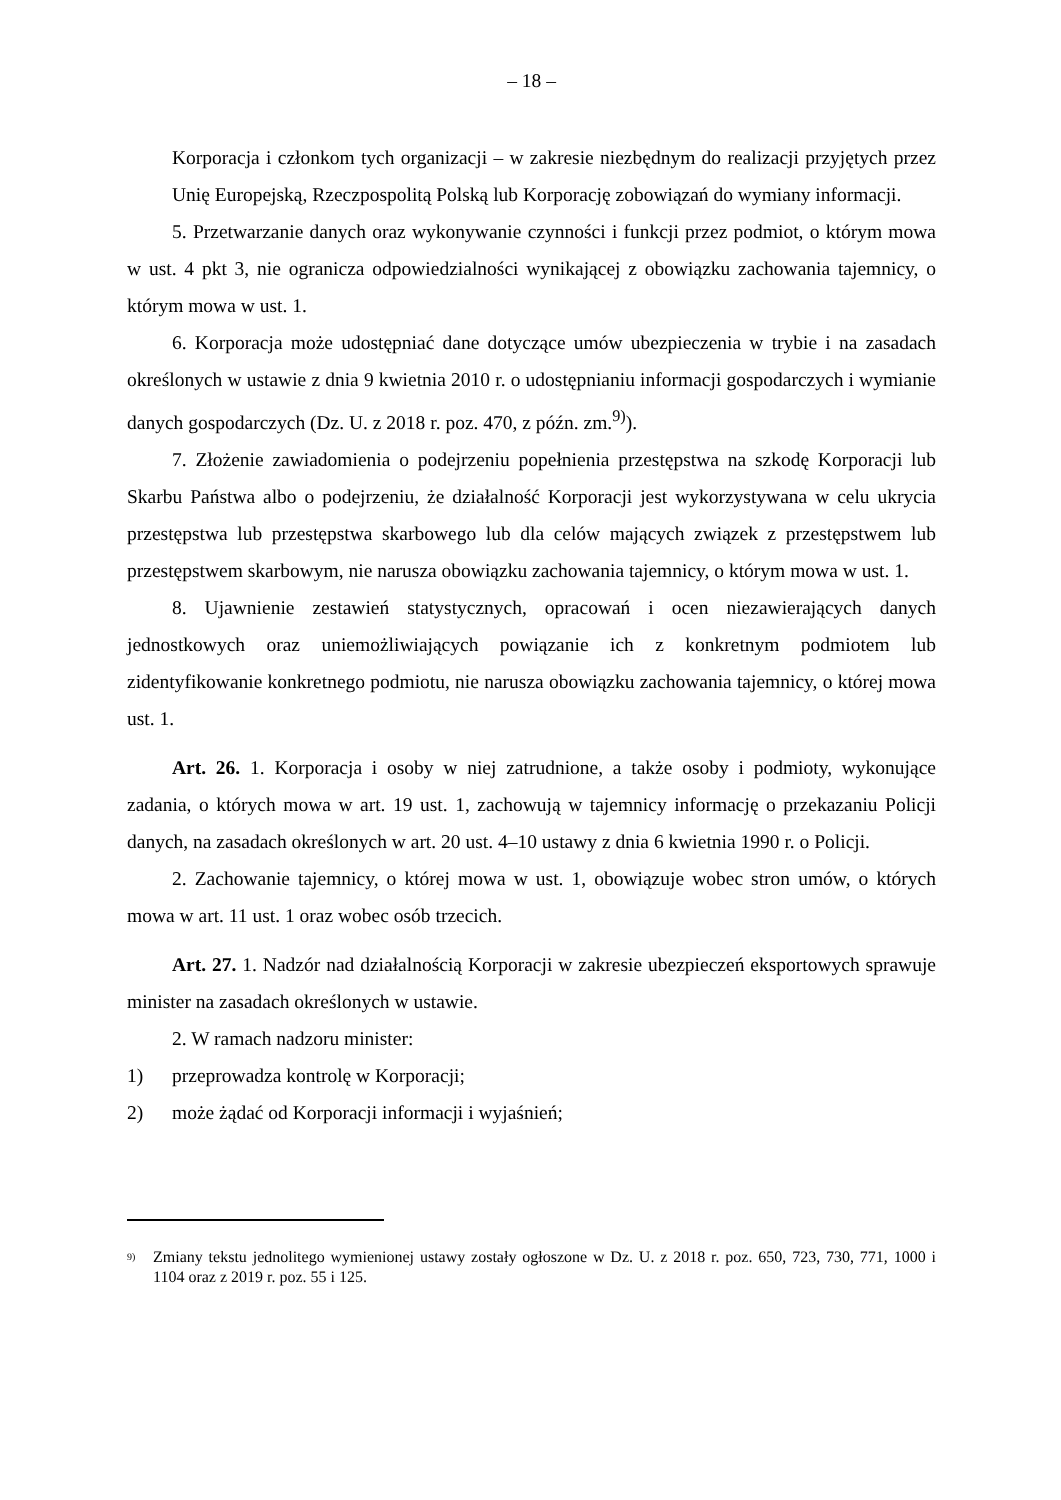– 18 –
Korporacja i członkom tych organizacji – w zakresie niezbędnym do realizacji przyjętych przez Unię Europejską, Rzeczpospolitą Polską lub Korporację zobowiązań do wymiany informacji.
5. Przetwarzanie danych oraz wykonywanie czynności i funkcji przez podmiot, o którym mowa w ust. 4 pkt 3, nie ogranicza odpowiedzialności wynikającej z obowiązku zachowania tajemnicy, o którym mowa w ust. 1.
6. Korporacja może udostępniać dane dotyczące umów ubezpieczenia w trybie i na zasadach określonych w ustawie z dnia 9 kwietnia 2010 r. o udostępnianiu informacji gospodarczych i wymianie danych gospodarczych (Dz. U. z 2018 r. poz. 470, z późn. zm.<sup>9)</sup>).
7. Złożenie zawiadomienia o podejrzeniu popełnienia przestępstwa na szkodę Korporacji lub Skarbu Państwa albo o podejrzeniu, że działalność Korporacji jest wykorzystywana w celu ukrycia przestępstwa lub przestępstwa skarbowego lub dla celów mających związek z przestępstwem lub przestępstwem skarbowym, nie narusza obowiązku zachowania tajemnicy, o którym mowa w ust. 1.
8. Ujawnienie zestawień statystycznych, opracowań i ocen niezawierających danych jednostkowych oraz uniemożliwiających powiązanie ich z konkretnym podmiotem lub zidentyfikowanie konkretnego podmiotu, nie narusza obowiązku zachowania tajemnicy, o której mowa ust. 1.
Art. 26. 1. Korporacja i osoby w niej zatrudnione, a także osoby i podmioty, wykonujące zadania, o których mowa w art. 19 ust. 1, zachowują w tajemnicy informację o przekazaniu Policji danych, na zasadach określonych w art. 20 ust. 4–10 ustawy z dnia 6 kwietnia 1990 r. o Policji.
2. Zachowanie tajemnicy, o której mowa w ust. 1, obowiązuje wobec stron umów, o których mowa w art. 11 ust. 1 oraz wobec osób trzecich.
Art. 27. 1. Nadzór nad działalnością Korporacji w zakresie ubezpieczeń eksportowych sprawuje minister na zasadach określonych w ustawie.
2. W ramach nadzoru minister:
1) przeprowadza kontrolę w Korporacji;
2) może żądać od Korporacji informacji i wyjaśnień;
<sup>9)</sup>
Zmiany tekstu jednolitego wymienionej ustawy zostały ogłoszone w Dz. U. z 2018 r. poz. 650, 723, 730, 771, 1000 i 1104 oraz z 2019 r. poz. 55 i 125.